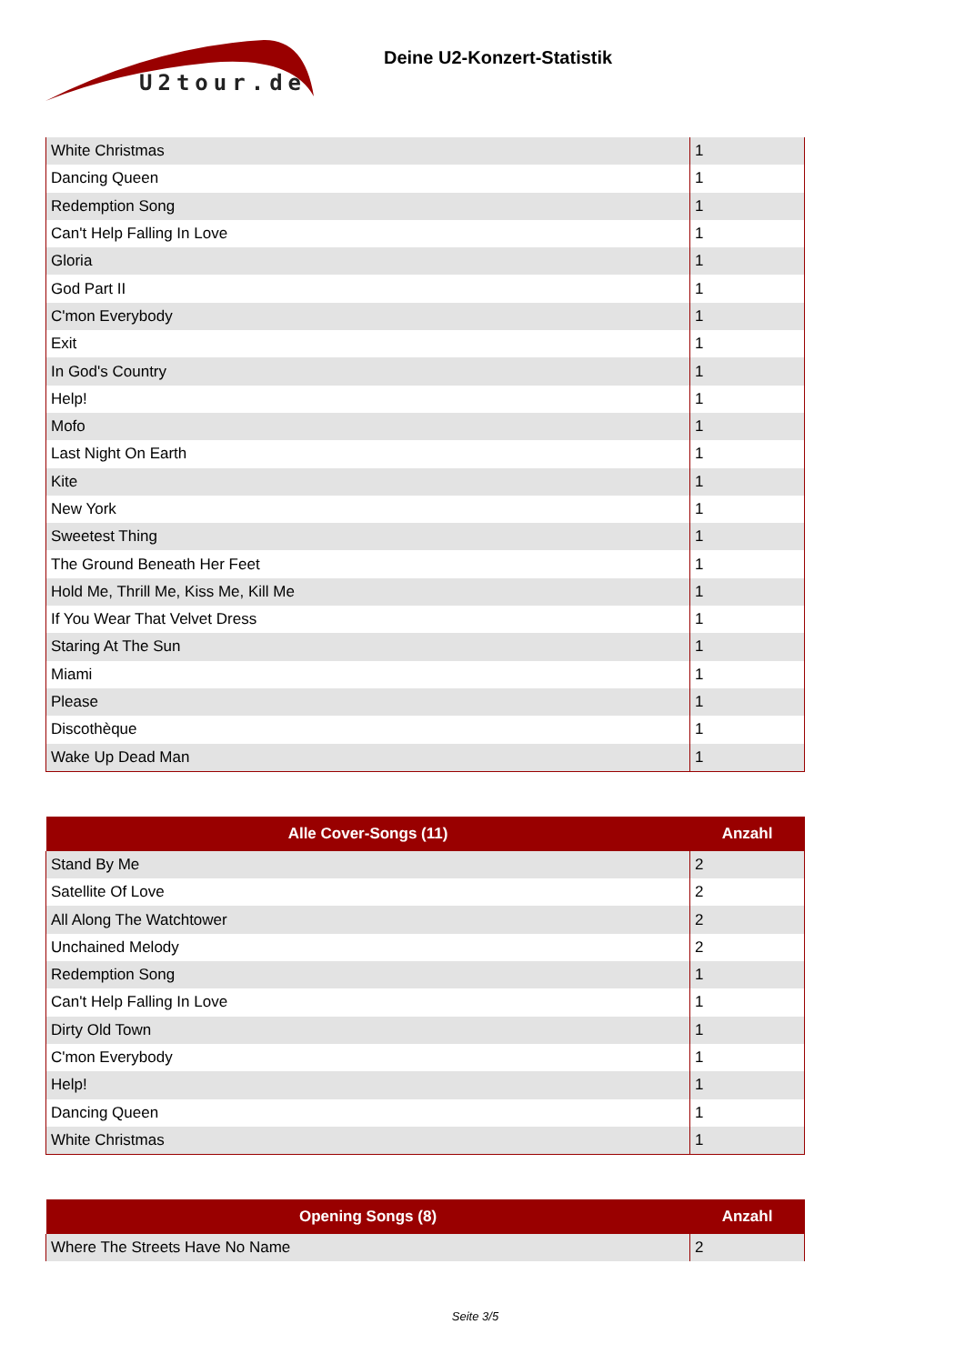U2tour.de
Deine U2-Konzert-Statistik
| White Christmas | 1 |
| Dancing Queen | 1 |
| Redemption Song | 1 |
| Can't Help Falling In Love | 1 |
| Gloria | 1 |
| God Part II | 1 |
| C'mon Everybody | 1 |
| Exit | 1 |
| In God's Country | 1 |
| Help! | 1 |
| Mofo | 1 |
| Last Night On Earth | 1 |
| Kite | 1 |
| New York | 1 |
| Sweetest Thing | 1 |
| The Ground Beneath Her Feet | 1 |
| Hold Me, Thrill Me, Kiss Me, Kill Me | 1 |
| If You Wear That Velvet Dress | 1 |
| Staring At The Sun | 1 |
| Miami | 1 |
| Please | 1 |
| Discothèque | 1 |
| Wake Up Dead Man | 1 |
| Alle Cover-Songs (11) | Anzahl |
| --- | --- |
| Stand By Me | 2 |
| Satellite Of Love | 2 |
| All Along The Watchtower | 2 |
| Unchained Melody | 2 |
| Redemption Song | 1 |
| Can't Help Falling In Love | 1 |
| Dirty Old Town | 1 |
| C'mon Everybody | 1 |
| Help! | 1 |
| Dancing Queen | 1 |
| White Christmas | 1 |
| Opening Songs (8) | Anzahl |
| --- | --- |
| Where The Streets Have No Name | 2 |
Seite 3/5